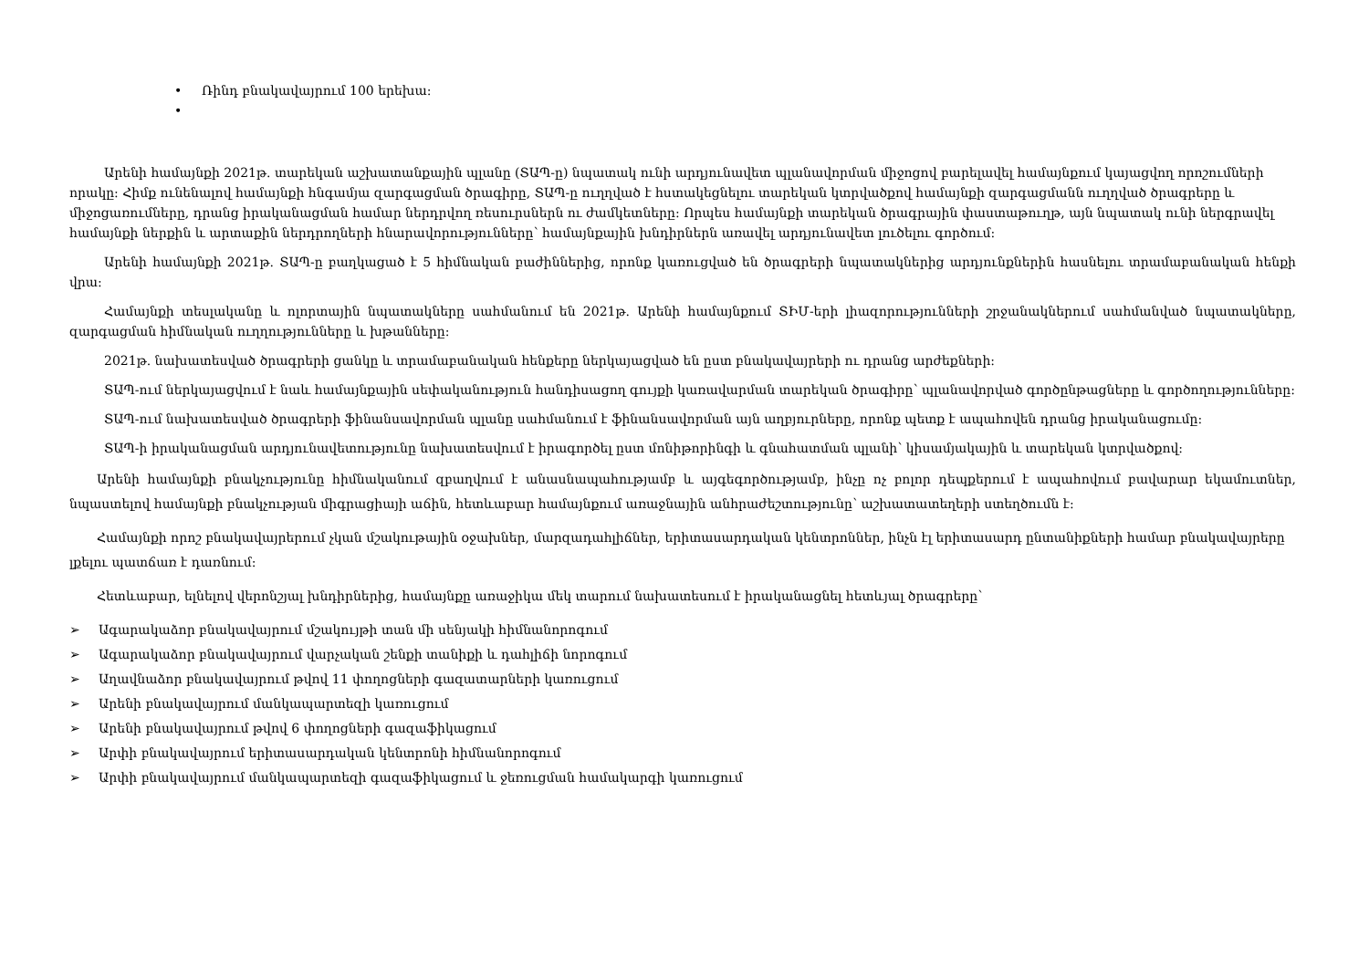• Ռինդ բնակավայրում 100 երեխա:
•
Արենի համայնքի 2021թ. տարեկան աշխատանքային պլանը (ՏԱՊ-ը) նպատակ ունի արդյունավետ պլանավորման միջոցով բարելավել համայնքում կայացվող որոշումների որակը: Հիմք ունենալով համայնքի հնգամյա զարգացման ծրագիրը, ՏԱՊ-ը ուղղված է հստակեցնելու տարեկան կտրվածքով համայնքի զարգացմանն ուղղված ծրագրերը և միջոցառումները, դրանց իրականացման համար ներդրվող ռեսուրսներն ու ժամկետները: Որպես համայնքի տարեկան ծրագրային փաստաթուղթ, այն նպատակ ունի ներգրավել համայնքի ներքին և արտաքին ներդրողների հնարավորությունները՝ համայնքային խնդիրներն առավել արդյունավետ լուծելու գործում:
Արենի համայնքի 2021թ. ՏԱՊ-ը բաղկացած է 5 հիմնական բաժիններից, որոնք կառուցված են ծրագրերի նպատակներից արդյունքներին հասնելու տրամաբանական հենքի վրա:
Համայնքի տեսլականը և ոլորտային նպատակները սահմանում են 2021թ. Արենի համայնքում ՏԻՄ-երի լիազորությունների շրջանակներում սահմանված նպատակները, զարգացման հիմնական ուղղությունները և խթանները:
2021թ. նախատեսված ծրագրերի ցանկը և տրամաբանական հենքերը ներկայացված են ըստ բնակավայրերի ու դրանց արժեքների:
ՏԱՊ-ում ներկայացվում է նաև համայնքային սեփականություն հանդիսացող գույքի կառավարման տարեկան ծրագիրը՝ պլանավորված գործընթացները և գործողությունները:
ՏԱՊ-ում նախատեսված ծրագրերի ֆինանսավորման պլանը սահմանում է ֆինանսավորման այն աղբյուրները, որոնք պետք է ապահովեն դրանց իրականացումը:
ՏԱՊ-ի իրականացման արդյունավետությունը նախատեսվում է իրագործել ըստ մոնիթորինգի և գնահատման պլանի՝ կիսամյակային և տարեկան կտրվածքով:
Արենի համայնքի բնակչությունը հիմնականում զբաղվում է անասնապահությամբ և այգեգործությամբ, ինչը ոչ բոլոր դեպքերում է ապահովում բավարար եկամուտներ, նպաստելով համայնքի բնակչության միգրացիայի աճին, հետևաբար համայնքում առաջնային անհրաժեշտությունը՝ աշխատատեղերի ստեղծումն է:
Համայնքի որոշ բնակավայրերում չկան մշակութային օջախներ, մարզադահլիճներ, երիտասարդական կենտրոններ, ինչն էլ երիտասարդ ընտանիքների համար բնակավայրերը լքելու պատճառ է դառնում:
Հետևաբար, ելնելով վերոնշյալ խնդիրներից, համայնքը առաջիկա մեկ տարում նախատեսում է իրականացնել հետևյալ ծրագրերը՝
➢ Ագարակաձոր բնակավայրում մշակույթի տան մի սենյակի հիմնանորոգում
➢ Ագարակաձոր բնակավայրում վարչական շենքի տանիքի և դահլիճի նորոգում
➢ Աղավնաձոր բնակավայրում թվով 11 փողոցների գազատարների կառուցում
➢ Արենի բնակավայրում մանկապարտեզի կառուցում
➢ Արենի բնակավայրում թվով 6 փողոցների գազաֆիկացում
➢ Արփի բնակավայրում երիտասարդական կենտրոնի հիմնանորոգում
➢ Արփի բնակավայրում մանկապարտեզի գազաֆիկացում և ջեռուցման համակարգի կառուցում